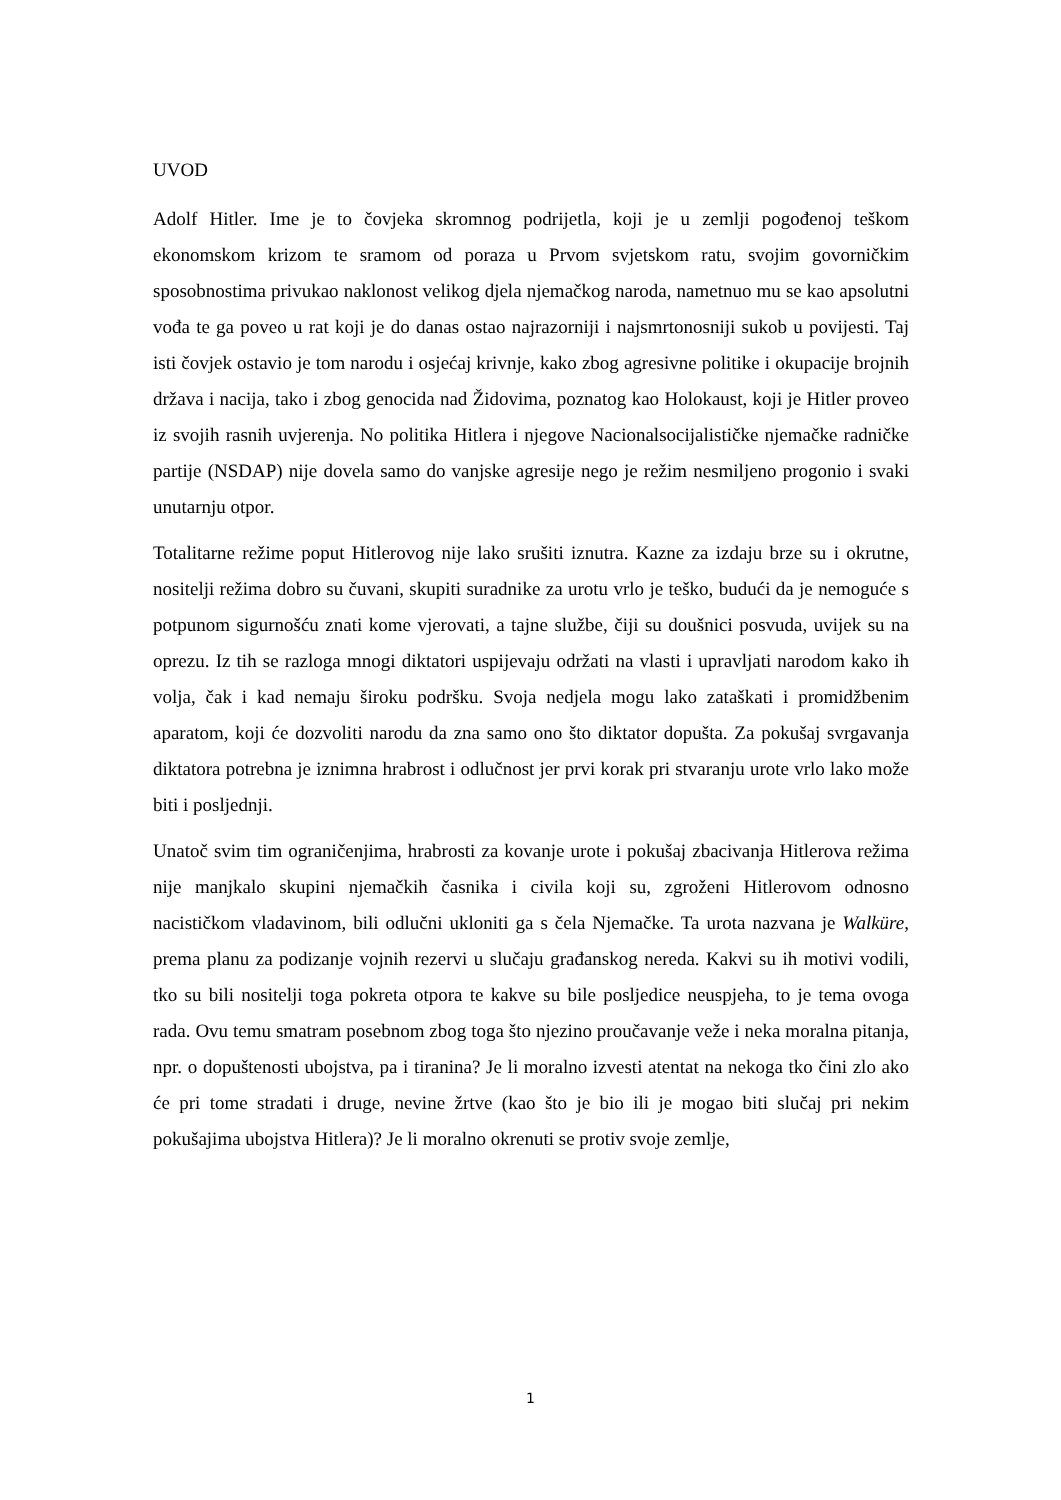UVOD
Adolf Hitler. Ime je to čovjeka skromnog podrijetla, koji je u zemlji pogođenoj teškom ekonomskom krizom te sramom od poraza u Prvom svjetskom ratu, svojim govorničkim sposobnostima privukao naklonost velikog djela njemačkog naroda, nametnuo mu se kao apsolutni vođa te ga poveo u rat koji je do danas ostao najrazorniji i najsmrtonosniji sukob u povijesti. Taj isti čovjek ostavio je tom narodu i osjećaj krivnje, kako zbog agresivne politike i okupacije brojnih država i nacija, tako i zbog genocida nad Židovima, poznatog kao Holokaust, koji je Hitler proveo iz svojih rasnih uvjerenja. No politika Hitlera i njegove Nacionalsocijalističke njemačke radničke partije (NSDAP) nije dovela samo do vanjske agresije nego je režim nesmiljeno progonio i svaki unutarnju otpor.
Totalitarne režime poput Hitlerovog nije lako srušiti iznutra. Kazne za izdaju brze su i okrutne, nositelji režima dobro su čuvani, skupiti suradnike za urotu vrlo je teško, budući da je nemoguće s potpunom sigurnošću znati kome vjerovati, a tajne službe, čiji su doušnici posvuda, uvijek su na oprezu. Iz tih se razloga mnogi diktatori uspijevaju održati na vlasti i upravljati narodom kako ih volja, čak i kad nemaju široku podršku. Svoja nedjela mogu lako zataškati i promidžbenim aparatom, koji će dozvoliti narodu da zna samo ono što diktator dopušta. Za pokušaj svrgavanja diktatora potrebna je iznimna hrabrost i odlučnost jer prvi korak pri stvaranju urote vrlo lako može biti i posljednji.
Unatoč svim tim ograničenjima, hrabrosti za kovanje urote i pokušaj zbacivanja Hitlerova režima nije manjkalo skupini njemačkih časnika i civila koji su, zgroženi Hitlerovom odnosno nacističkom vladavinom, bili odlučni ukloniti ga s čela Njemačke. Ta urota nazvana je Walküre, prema planu za podizanje vojnih rezervi u slučaju građanskog nereda. Kakvi su ih motivi vodili, tko su bili nositelji toga pokreta otpora te kakve su bile posljedice neuspjeha, to je tema ovoga rada. Ovu temu smatram posebnom zbog toga što njezino proučavanje veže i neka moralna pitanja, npr. o dopuštenosti ubojstva, pa i tiranina? Je li moralno izvesti atentat na nekoga tko čini zlo ako će pri tome stradati i druge, nevine žrtve (kao što je bio ili je mogao biti slučaj pri nekim pokušajima ubojstva Hitlera)? Je li moralno okrenuti se protiv svoje zemlje,
1